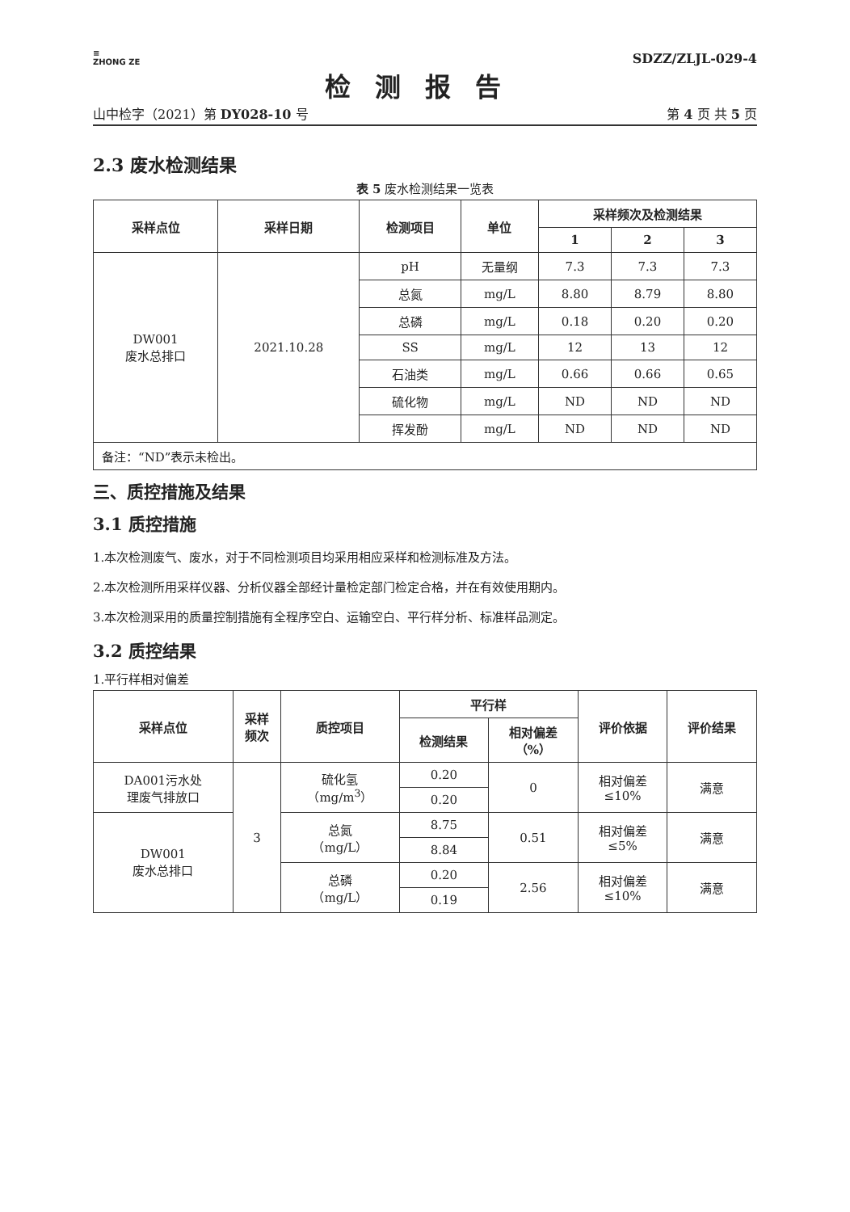≡
ZHONG ZE
SDZZ/ZLJL-029-4
检测报告
山中检字（2021）第 DY028-10 号 第 4 页 共 5 页
2.3 废水检测结果
表 5 废水检测结果一览表
| 采样点位 | 采样日期 | 检测项目 | 单位 | 采样频次及检测结果 | | |
| --- | --- | --- | --- | --- | --- | --- |
| | | | | 1 | 2 | 3 |
| DW001 废水总排口 | 2021.10.28 | pH | 无量纲 | 7.3 | 7.3 | 7.3 |
| | | 总氮 | mg/L | 8.80 | 8.79 | 8.80 |
| | | 总磷 | mg/L | 0.18 | 0.20 | 0.20 |
| | | SS | mg/L | 12 | 13 | 12 |
| | | 石油类 | mg/L | 0.66 | 0.66 | 0.65 |
| | | 硫化物 | mg/L | ND | ND | ND |
| | | 挥发酚 | mg/L | ND | ND | ND |
| 备注：“ND”表示未检出。 | | | | | | |
三、质控措施及结果
3.1 质控措施
1.本次检测废气、废水，对于不同检测项目均采用相应采样和检测标准及方法。
2.本次检测所用采样仪器、分析仪器全部经计量检定部门检定合格，并在有效使用期内。
3.本次检测采用的质量控制措施有全程序空白、运输空白、平行样分析、标准样品测定。
3.2 质控结果
1.平行样相对偏差
| 采样点位 | 采样 频次 | 质控项目 | 平行样 | | 评价依据 | 评价结果 |
| --- | --- | --- | --- | --- | --- | --- |
| | | | 检测结果 | 相对偏差 （%） | | |
| DA001污水处 理废气排放口 | 3 | 硫化氢 （mg/m<sup>3</sup>） | 0.20 | 0 | 相对偏差 ≤10% | 满意 |
| | | | 0.20 | | | |
| DW001 废水总排口 | | 总氮 （mg/L） | 8.75 | 0.51 | 相对偏差 ≤5% | 满意 |
| | | | 8.84 | | | |
| | | 总磷 （mg/L） | 0.20 | 2.56 | 相对偏差 ≤10% | 满意 |
| | | | 0.19 | | | |